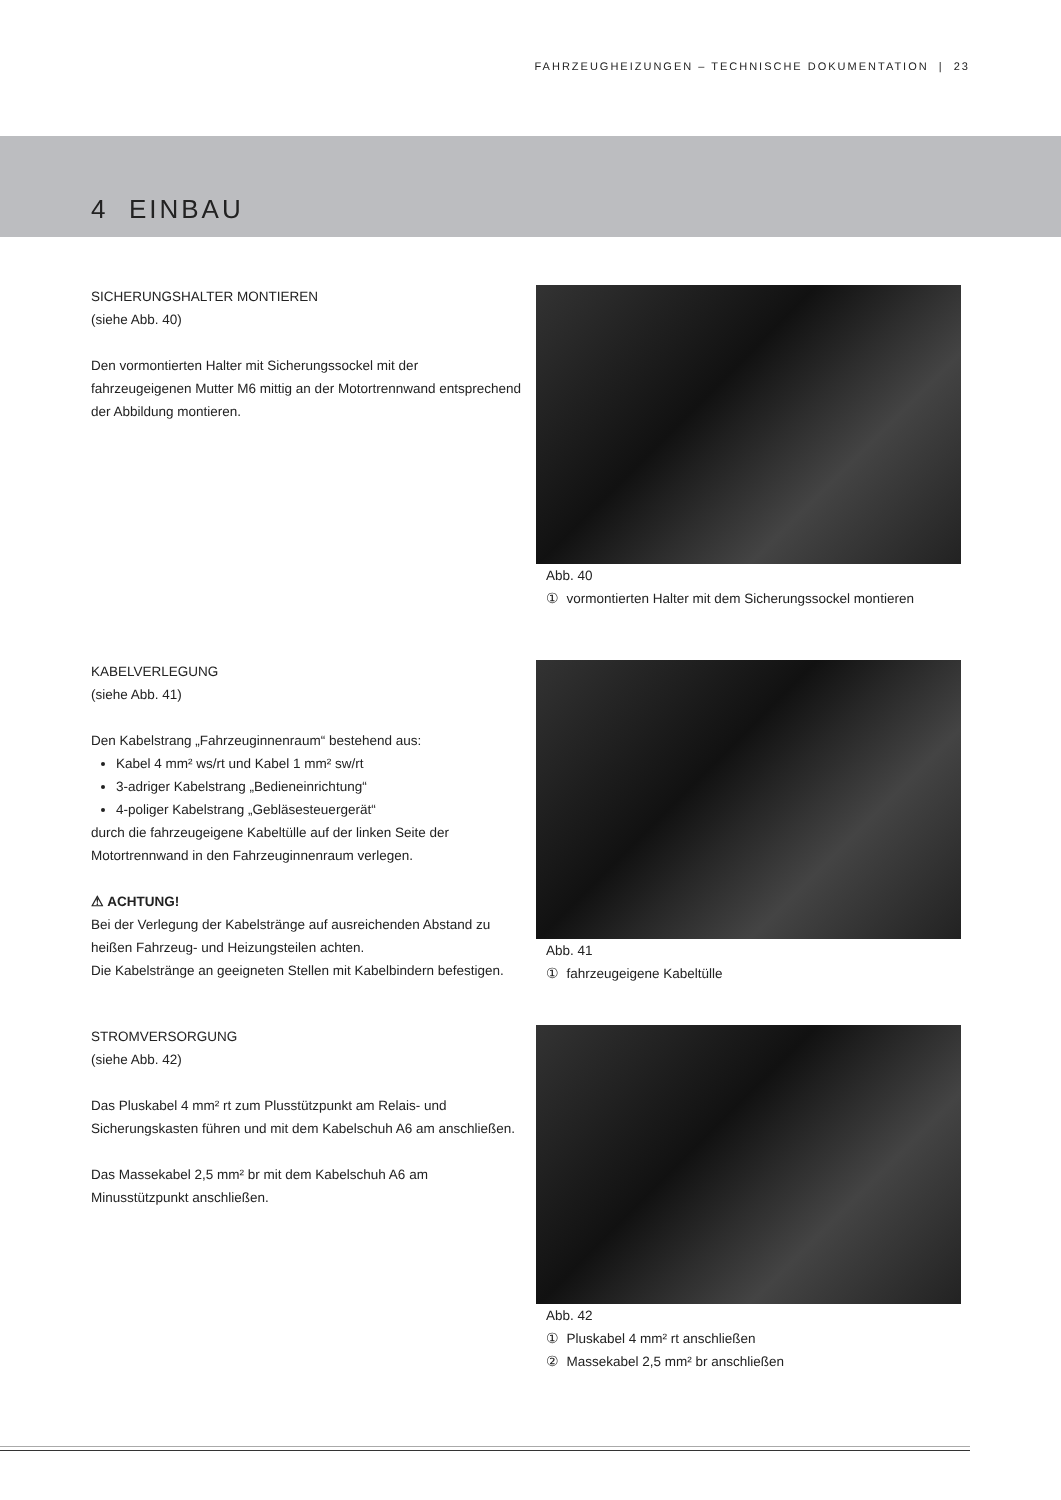FAHRZEUGHEIZUNGEN – TECHNISCHE DOKUMENTATION | 23
4 EINBAU
SICHERUNGSHALTER MONTIEREN
(siehe Abb. 40)
Den vormontierten Halter mit Sicherungssockel mit der fahrzeugeigenen Mutter M6 mittig an der Motortrennwand entsprechend der Abbildung montieren.
Abb. 40
① vormontierten Halter mit dem Sicherungssockel montieren
KABELVERLEGUNG
(siehe Abb. 41)
Den Kabelstrang „Fahrzeuginnenraum“ bestehend aus:
Kabel 4 mm² ws/rt und Kabel 1 mm² sw/rt
3-adriger Kabelstrang „Bedieneinrichtung“
4-poliger Kabelstrang „Gebläsesteuergerät“
durch die fahrzeugeigene Kabeltülle auf der linken Seite der Motortrennwand in den Fahrzeuginnenraum verlegen.
⚠ ACHTUNG!
Bei der Verlegung der Kabelstränge auf ausreichenden Abstand zu heißen Fahrzeug- und Heizungsteilen achten.
Die Kabelstränge an geeigneten Stellen mit Kabelbindern befestigen.
Abb. 41
① fahrzeugeigene Kabeltülle
STROMVERSORGUNG
(siehe Abb. 42)
Das Pluskabel 4 mm² rt zum Plusstützpunkt am Relais- und Sicherungskasten führen und mit dem Kabelschuh A6 am anschließen.
Das Massekabel 2,5 mm² br mit dem Kabelschuh A6 am Minusstützpunkt anschließen.
Abb. 42
① Pluskabel 4 mm² rt anschließen
② Massekabel 2,5 mm² br anschließen